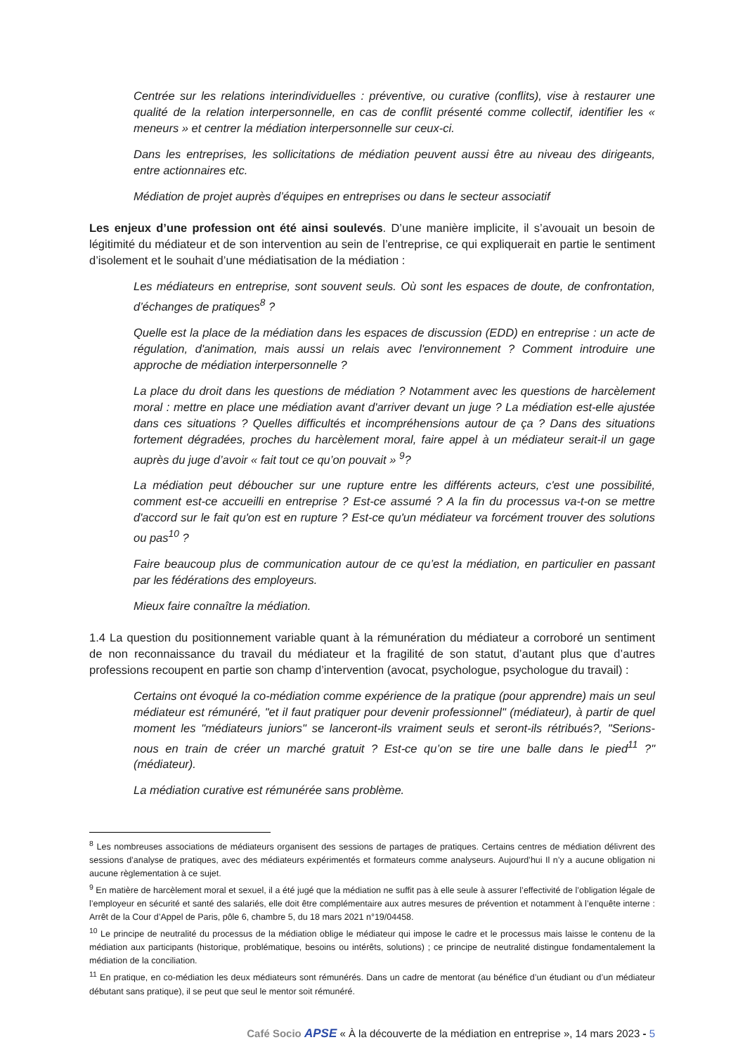Centrée sur les relations interindividuelles : préventive, ou curative (conflits), vise à restaurer une qualité de la relation interpersonnelle, en cas de conflit présenté comme collectif, identifier les « meneurs » et centrer la médiation interpersonnelle sur ceux-ci.
Dans les entreprises, les sollicitations de médiation peuvent aussi être au niveau des dirigeants, entre actionnaires etc.
Médiation de projet auprès d’équipes en entreprises ou dans le secteur associatif
Les enjeux d’une profession ont été ainsi soulevés. D’une manière implicite, il s’avouait un besoin de légitimité du médiateur et de son intervention au sein de l’entreprise, ce qui expliquerait en partie le sentiment d’isolement et le souhait d’une médiatisation de la médiation :
Les médiateurs en entreprise, sont souvent seuls. Où sont les espaces de doute, de confrontation, d’échanges de pratiques<sup>8</sup> ?
Quelle est la place de la médiation dans les espaces de discussion (EDD) en entreprise : un acte de régulation, d'animation, mais aussi un relais avec l'environnement ? Comment introduire une approche de médiation interpersonnelle ?
La place du droit dans les questions de médiation ? Notamment avec les questions de harcèlement moral : mettre en place une médiation avant d'arriver devant un juge ? La médiation est-elle ajustée dans ces situations ? Quelles difficultés et incompréhensions autour de ça ? Dans des situations fortement dégradées, proches du harcèlement moral, faire appel à un médiateur serait-il un gage auprès du juge d’avoir « fait tout ce qu’on pouvait » <sup>9</sup>?
La médiation peut déboucher sur une rupture entre les différents acteurs, c'est une possibilité, comment est-ce accueilli en entreprise ? Est-ce assumé ? A la fin du processus va-t-on se mettre d'accord sur le fait qu'on est en rupture ? Est-ce qu'un médiateur va forcément trouver des solutions ou pas<sup>10</sup> ?
Faire beaucoup plus de communication autour de ce qu’est la médiation, en particulier en passant par les fédérations des employeurs.
Mieux faire connaître la médiation.
1.4 La question du positionnement variable quant à la rémunération du médiateur a corroboré un sentiment de non reconnaissance du travail du médiateur et la fragilité de son statut, d’autant plus que d’autres professions recoupent en partie son champ d’intervention (avocat, psychologue, psychologue du travail) :
Certains ont évoqué la co-médiation comme expérience de la pratique (pour apprendre) mais un seul médiateur est rémunéré, "et il faut pratiquer pour devenir professionnel" (médiateur), à partir de quel moment les "médiateurs juniors" se lanceront-ils vraiment seuls et seront-ils rétribués?, "Serions-nous en train de créer un marché gratuit ? Est-ce qu’on se tire une balle dans le pied<sup>11</sup> ?" (médiateur).
La médiation curative est rémunérée sans problème.
<sup>8</sup> Les nombreuses associations de médiateurs organisent des sessions de partages de pratiques. Certains centres de médiation délivrent des sessions d’analyse de pratiques, avec des médiateurs expérimentés et formateurs comme analyseurs. Aujourd’hui Il n’y a aucune obligation ni aucune règlementation à ce sujet.
<sup>9</sup> En matière de harcèlement moral et sexuel, il a été jugé que la médiation ne suffit pas à elle seule à assurer l’effectivité de l’obligation légale de l’employeur en sécurité et santé des salariés, elle doit être complémentaire aux autres mesures de prévention et notamment à l’enquête interne : Arrêt de la Cour d’Appel de Paris, pôle 6, chambre 5, du 18 mars 2021 n°19/04458.
<sup>10</sup> Le principe de neutralité du processus de la médiation oblige le médiateur qui impose le cadre et le processus mais laisse le contenu de la médiation aux participants (historique, problématique, besoins ou intérêts, solutions) ; ce principe de neutralité distingue fondamentalement la médiation de la conciliation.
<sup>11</sup> En pratique, en co-médiation les deux médiateurs sont rémunérés. Dans un cadre de mentorat (au bénéfice d’un étudiant ou d’un médiateur débutant sans pratique), il se peut que seul le mentor soit rémunéré.
Café Socio APSE « À la découverte de la médiation en entreprise », 14 mars 2023 - 5